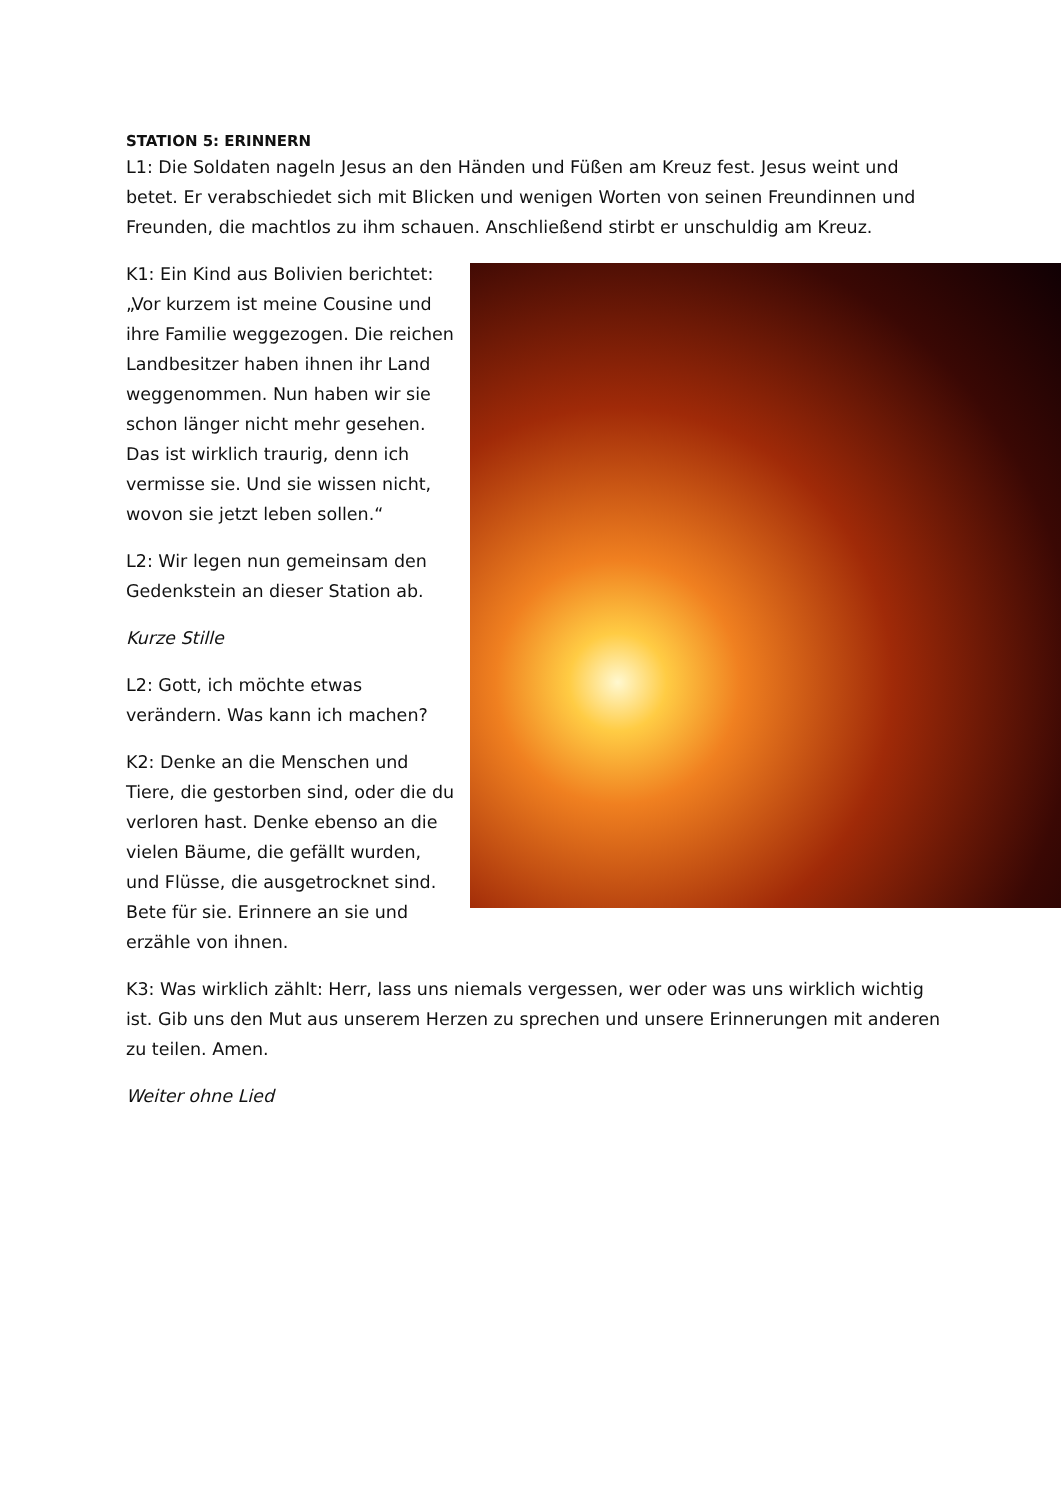STATION 5: ERINNERN
L1: Die Soldaten nageln Jesus an den Händen und Füßen am Kreuz fest. Jesus weint und betet. Er verabschiedet sich mit Blicken und wenigen Worten von seinen Freundinnen und Freunden, die machtlos zu ihm schauen. Anschließend stirbt er unschuldig am Kreuz.
K1: Ein Kind aus Bolivien berichtet: „Vor kurzem ist meine Cousine und ihre Familie weggezogen. Die reichen Landbesitzer haben ihnen ihr Land weggenommen. Nun haben wir sie schon länger nicht mehr gesehen. Das ist wirklich traurig, denn ich vermisse sie. Und sie wissen nicht, wovon sie jetzt leben sollen.“
L2: Wir legen nun gemeinsam den Gedenkstein an dieser Station ab.
Kurze Stille
L2: Gott, ich möchte etwas verändern. Was kann ich machen?
K2: Denke an die Menschen und Tiere, die gestorben sind, oder die du verloren hast. Denke ebenso an die vielen Bäume, die gefällt wurden, und Flüsse, die ausgetrocknet sind. Bete für sie. Erinnere an sie und erzähle von ihnen.
K3: Was wirklich zählt: Herr, lass uns niemals vergessen, wer oder was uns wirklich wichtig ist. Gib uns den Mut aus unserem Herzen zu sprechen und unsere Erinnerungen mit anderen zu teilen. Amen.
Weiter ohne Lied